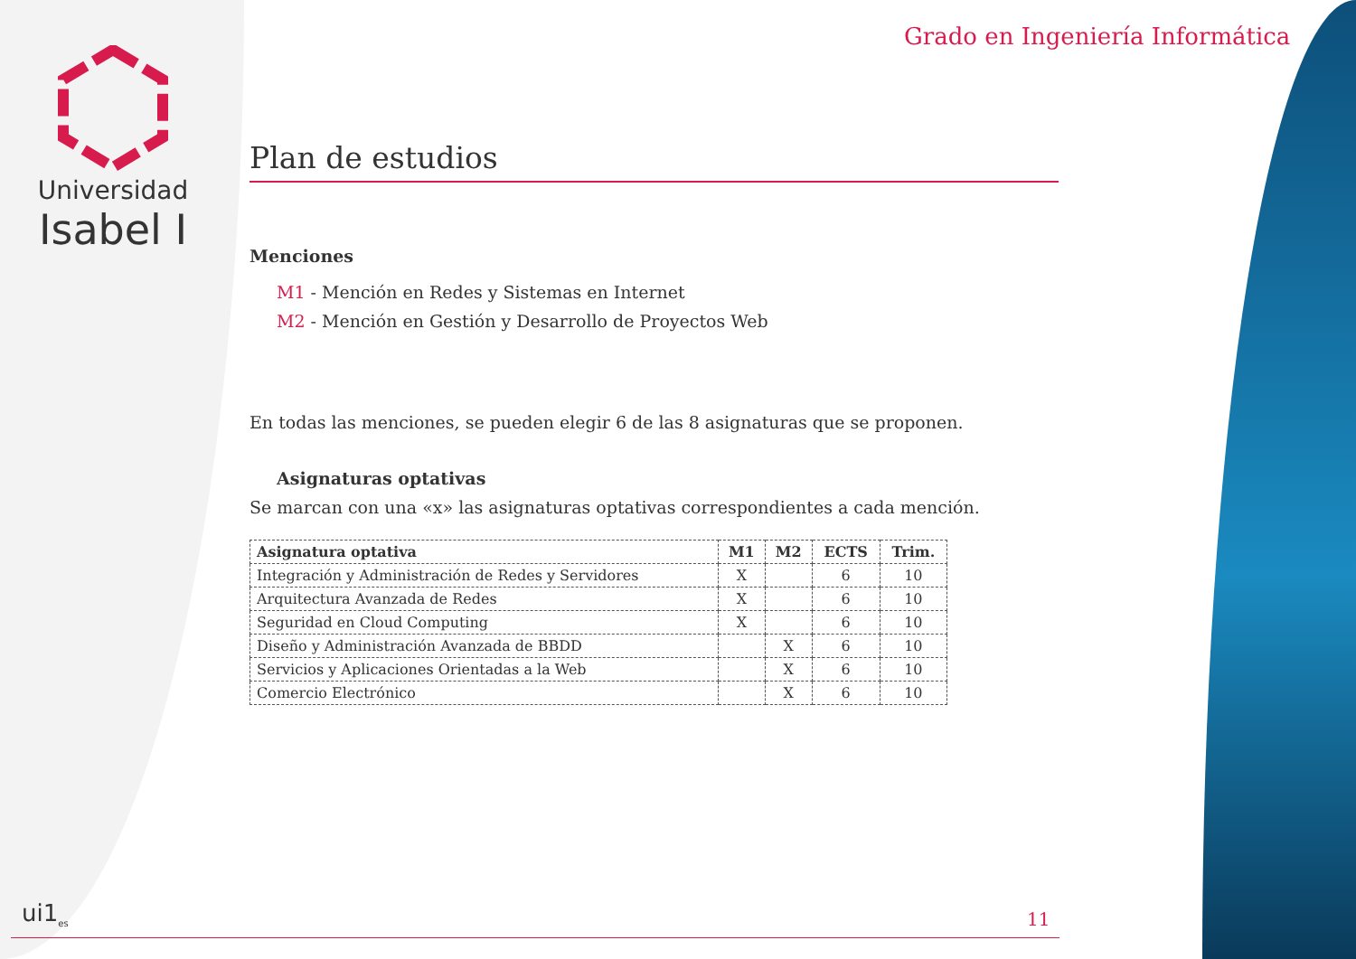Universidad
Isabel I
Grado en Ingeniería Informática
Plan de estudios
Menciones
M1 - Mención en Redes y Sistemas en Internet
M2 - Mención en Gestión y Desarrollo de Proyectos Web
En todas las menciones, se pueden elegir 6 de las 8 asignaturas que se proponen.
Asignaturas optativas
Se marcan con una «x» las asignaturas optativas correspondientes a cada mención.
| Asignatura optativa | M1 | M2 | ECTS | Trim. |
| --- | --- | --- | --- | --- |
| Integración y Administración de Redes y Servidores | X | | 6 | 10 |
| Arquitectura Avanzada de Redes | X | | 6 | 10 |
| Seguridad en Cloud Computing | X | | 6 | 10 |
| Diseño y Administración Avanzada de BBDD | | X | 6 | 10 |
| Servicios y Aplicaciones Orientadas a la Web | | X | 6 | 10 |
| Comercio Electrónico | | X | 6 | 10 |
ui1<sub>es</sub> 11